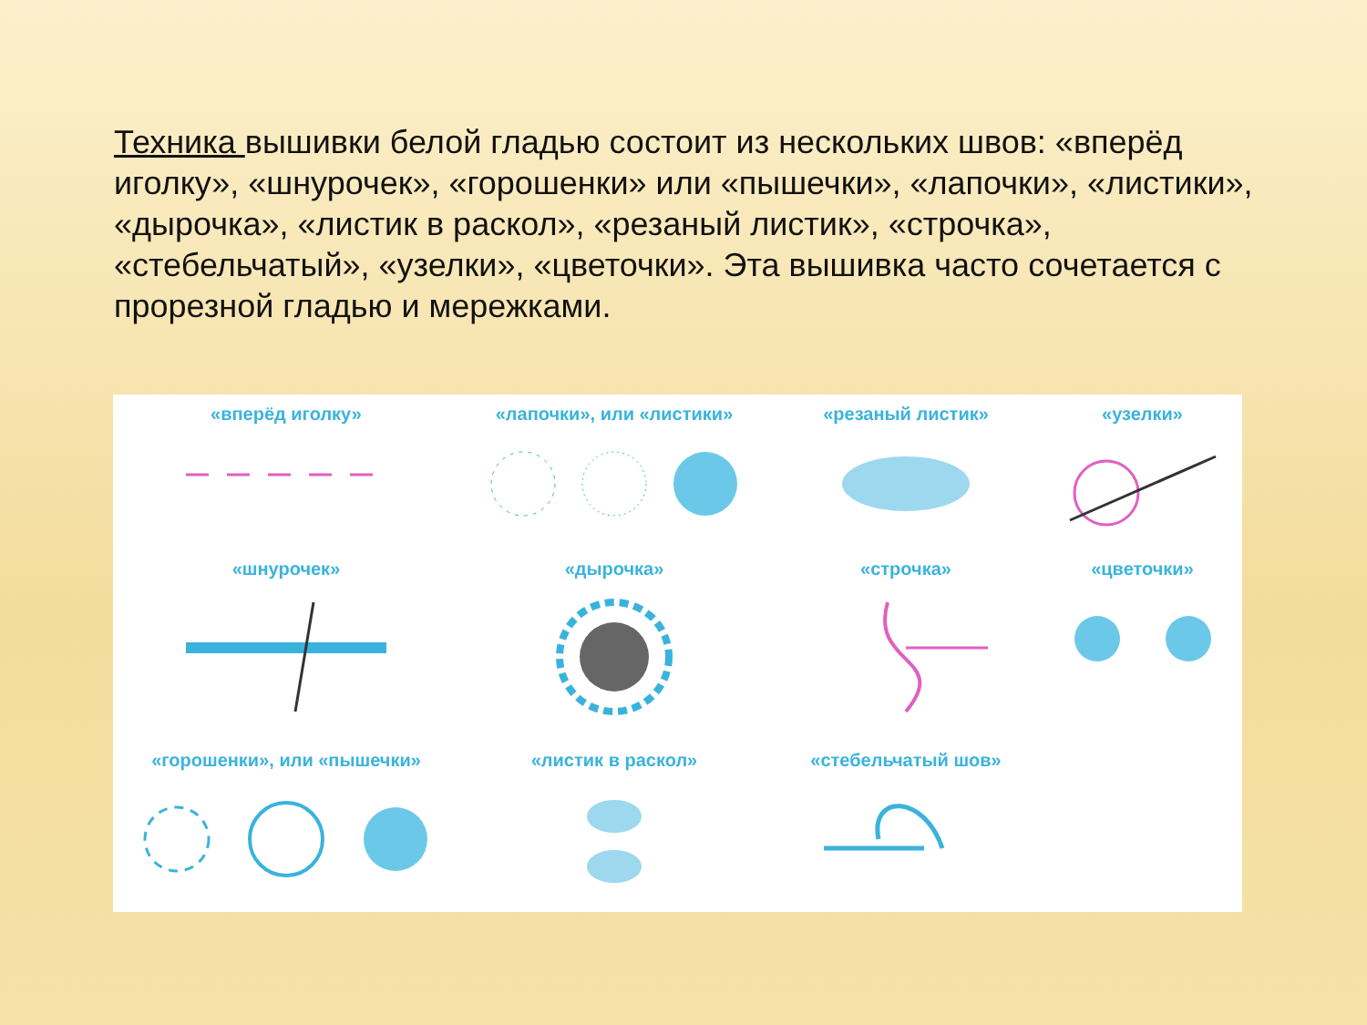Техника вышивки белой гладью состоит из нескольких швов: «вперёд иголку», «шнурочек», «горошенки» или «пышечки», «лапочки», «листики», «дырочка», «листик в раскол», «резаный листик», «строчка», «стебельчатый», «узелки», «цветочки». Эта вышивка часто сочетается с прорезной гладью и мережками.
«вперёд иголку»
«лапочки», или «листики»
«резаный листик»
«узелки»
«шнурочек»
«дырочка»
«строчка»
«цветочки»
«горошенки», или «пышечки»
«листик в раскол»
«стебельчатый шов»